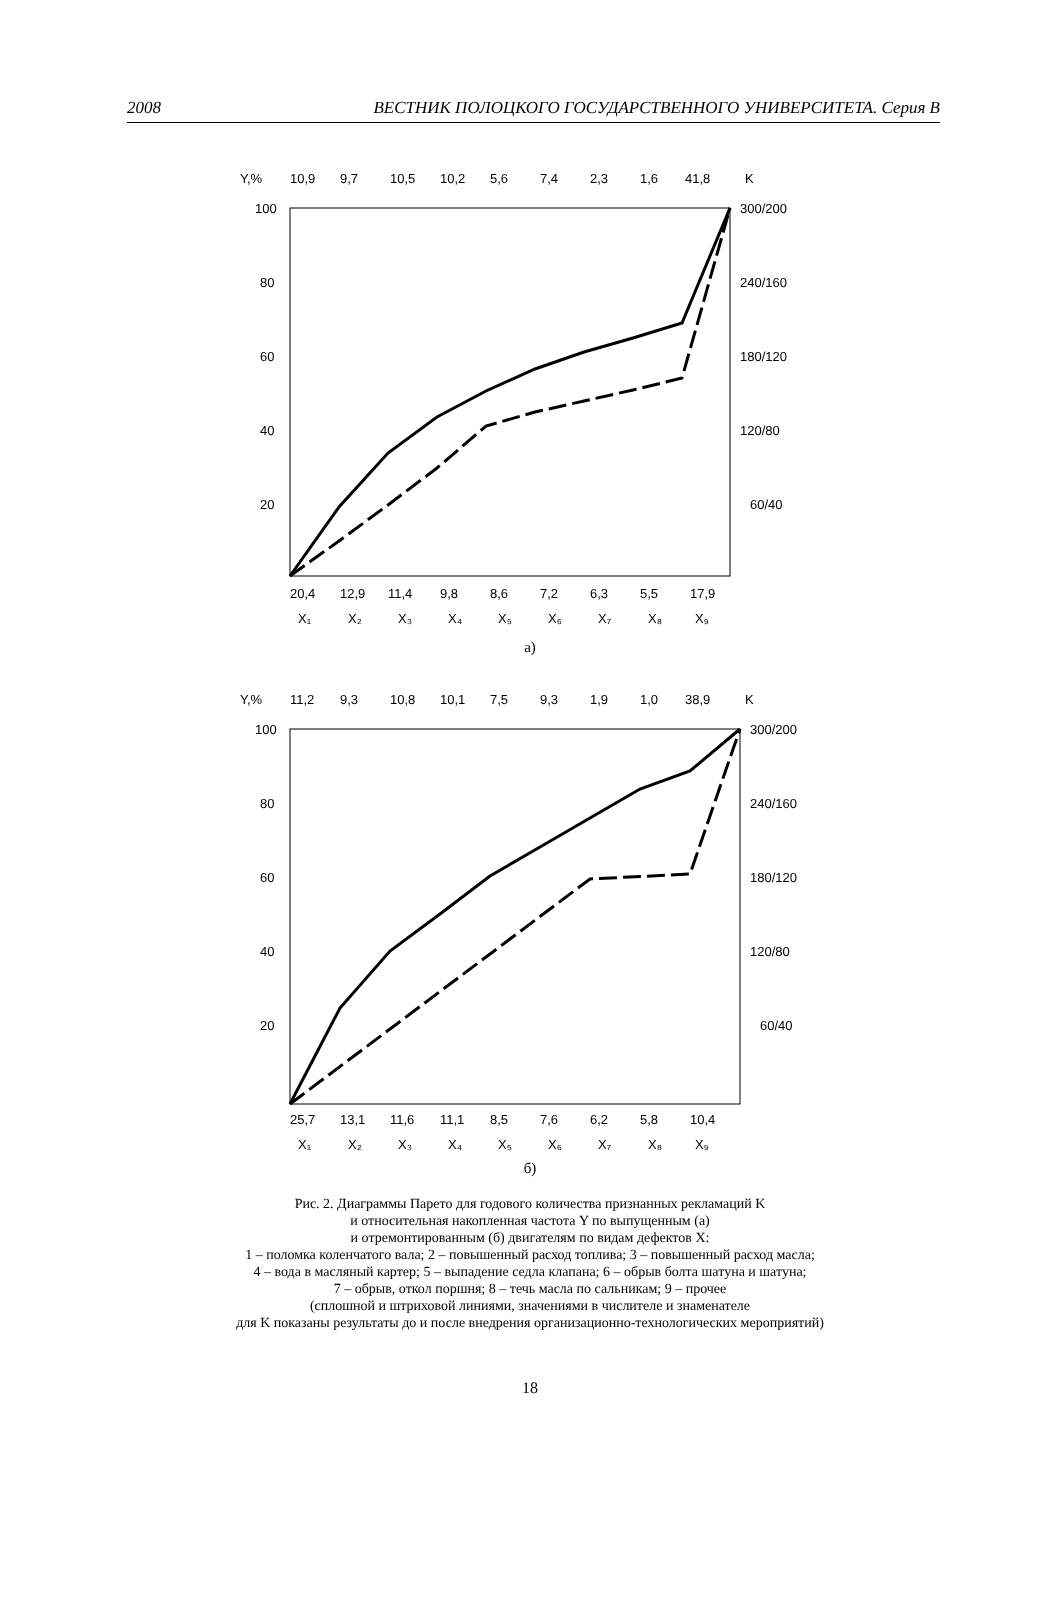2008 ВЕСТНИК ПОЛОЦКОГО ГОСУДАРСТВЕННОГО УНИВЕРСИТЕТА. Серия В
Y,%
10,9
9,7
10,5
10,2
5,6
7,4
2,3
1,6
41,8
K
100
80
60
40
20
300/200
240/160
180/120
120/80
60/40
20,4
12,9
11,4
9,8
8,6
7,2
6,3
5,5
17,9
X₁
X₂
X₃
X₄
X₅
X₆
X₇
X₈
X₉
а)
Y,%
11,2
9,3
10,8
10,1
7,5
9,3
1,9
1,0
38,9
K
100
80
60
40
20
300/200
240/160
180/120
120/80
60/40
25,7
13,1
11,6
11,1
8,5
7,6
6,2
5,8
10,4
X₁
X₂
X₃
X₄
X₅
X₆
X₇
X₈
X₉
б)
Рис. 2. Диаграммы Парето для годового количества признанных рекламаций K
и относительная накопленная частота Y по выпущенным (а)
и отремонтированным (б) двигателям по видам дефектов X:
1 – поломка коленчатого вала; 2 – повышенный расход топлива; 3 – повышенный расход масла;
4 – вода в масляный картер; 5 – выпадение седла клапана; 6 – обрыв болта шатуна и шатуна;
7 – обрыв, откол поршня; 8 – течь масла по сальникам; 9 – прочее
(сплошной и штриховой линиями, значениями в числителе и знаменателе
для K показаны результаты до и после внедрения организационно-технологических мероприятий)
18